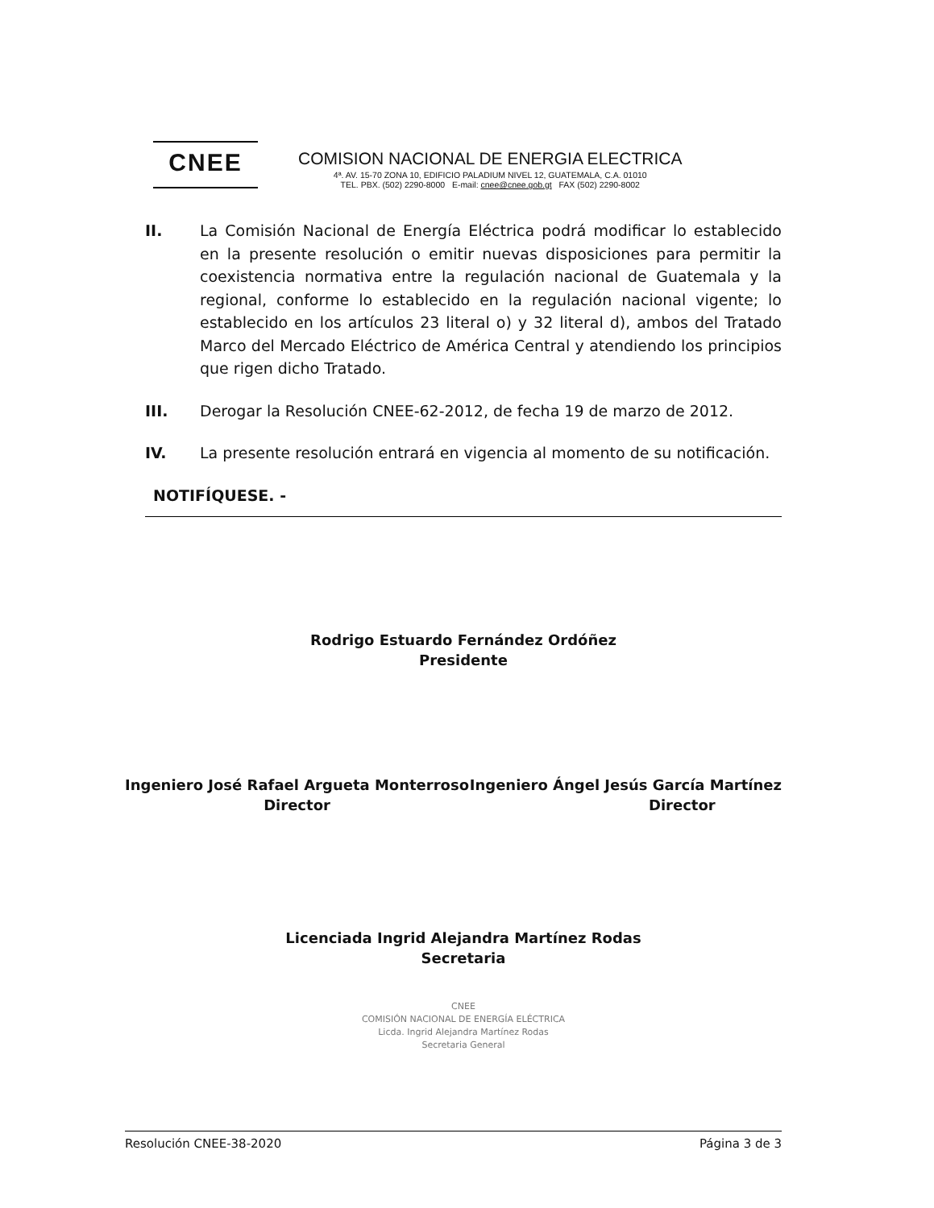CNEE
COMISION NACIONAL DE ENERGIA ELECTRICA
4ª. AV. 15-70 ZONA 10, EDIFICIO PALADIUM NIVEL 12, GUATEMALA, C.A. 01010
TEL. PBX. (502) 2290-8000 E-mail: cnee@cnee.gob.gt FAX (502) 2290-8002
II. La Comisión Nacional de Energía Eléctrica podrá modificar lo establecido en la presente resolución o emitir nuevas disposiciones para permitir la coexistencia normativa entre la regulación nacional de Guatemala y la regional, conforme lo establecido en la regulación nacional vigente; lo establecido en los artículos 23 literal o) y 32 literal d), ambos del Tratado Marco del Mercado Eléctrico de América Central y atendiendo los principios que rigen dicho Tratado.
III. Derogar la Resolución CNEE-62-2012, de fecha 19 de marzo de 2012.
IV. La presente resolución entrará en vigencia al momento de su notificación.
NOTIFÍQUESE. -
Rodrigo Estuardo Fernández Ordóñez
Presidente
Ingeniero José Rafael Argueta Monterroso
Director
Ingeniero Ángel Jesús García Martínez
Director
Licenciada Ingrid Alejandra Martínez Rodas
Secretaria
CNEE
COMISIÓN NACIONAL DE ENERGÍA ELÉCTRICA
Licda. Ingrid Alejandra Martínez Rodas
Secretaria General
Resolución CNEE-38-2020 Página 3 de 3